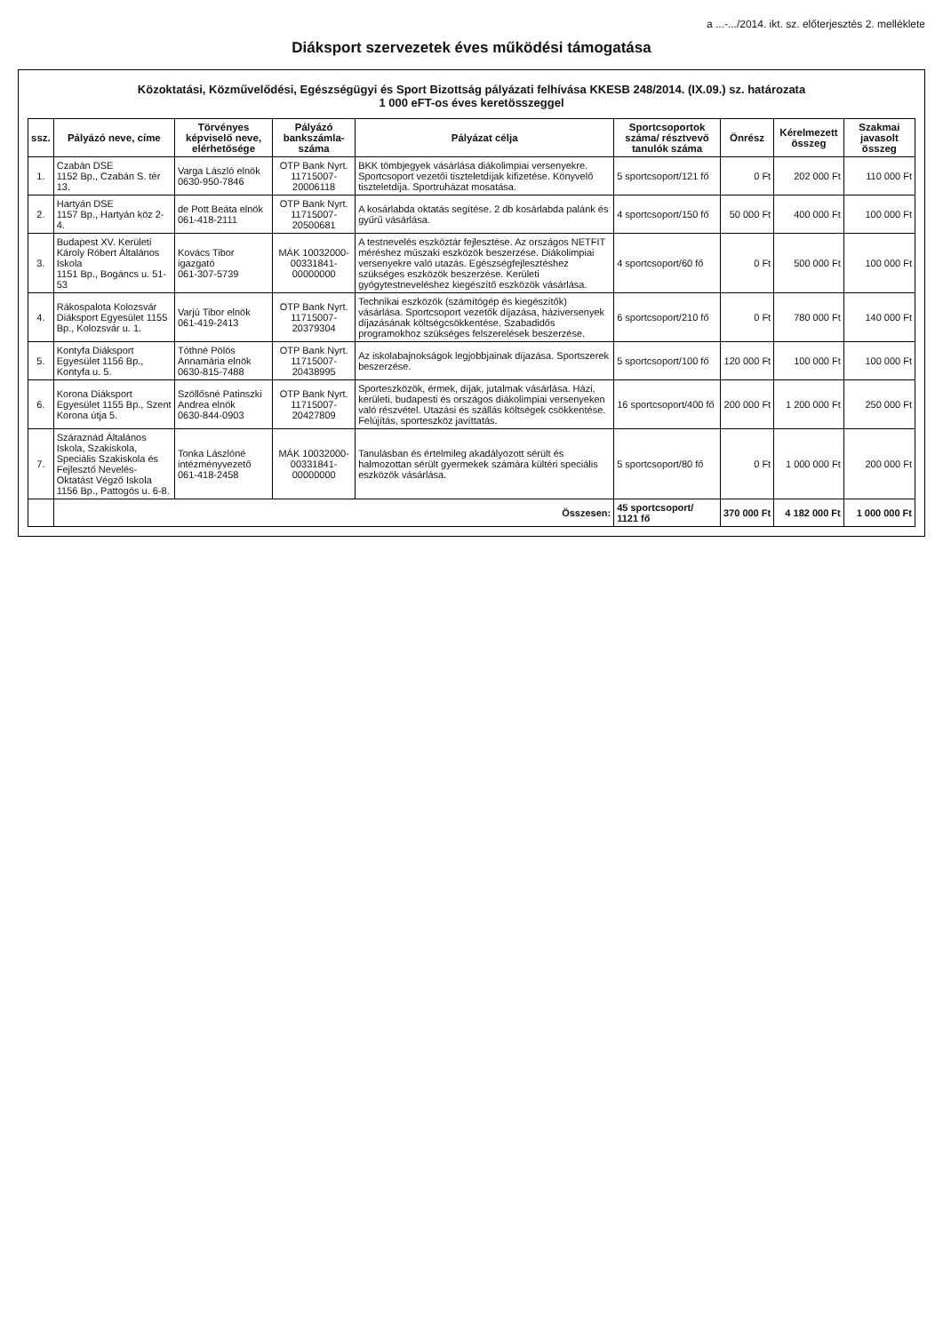a ...-.../2014. ikt. sz. előterjesztés 2. melléklete
Diáksport szervezetek éves működési támogatása
Közoktatási, Közművelődési, Egészségügyi és Sport Bizottság pályázati felhívása KKESB 248/2014. (IX.09.) sz. határozata
1 000 eFT-os éves keretösszeggel
| ssz. | Pályázó neve, címe | Törvényes képviselő neve, elérhetősége | Pályázó bankszámla-száma | Pályázat célja | Sportcsoportok száma/ résztvevő tanulók száma | Önrész | Kérelmezett összeg | Szakmai javasolt összeg |
| --- | --- | --- | --- | --- | --- | --- | --- | --- |
| 1. | Czabán DSE 1152 Bp., Czabán S. tér 13. | Varga László elnök 0630-950-7846 | OTP Bank Nyrt. 11715007-20006118 | BKK tömbjegyek vásárlása diákolimpiai versenyekre. Sportcsoport vezetői tiszteletdíjak kifizetése. Könyvelő tiszteletdíja. Sportruházat mosatása. | 5 sportcsoport/121 fő | 0 Ft | 202 000 Ft | 110 000 Ft |
| 2. | Hartyán DSE 1157 Bp., Hartyán köz 2-4. | de Pott Beáta elnök 061-418-2111 | OTP Bank Nyrt. 11715007-20500681 | A kosárlabda oktatás segítése. 2 db kosárlabda palánk és gyűrű vásárlása. | 4 sportcsoport/150 fő | 50 000 Ft | 400 000 Ft | 100 000 Ft |
| 3. | Budapest XV. Kerületi Károly Róbert Általános Iskola 1151 Bp., Bogáncs u. 51-53 | Kovács Tibor igazgató 061-307-5739 | MÁK 10032000-00331841-00000000 | A testnevelés eszköztár fejlesztése. Az országos NETFIT méréshez műszaki eszközök beszerzése. Diákolimpiai versenyekre való utazás. Egészségfejlesztéshez szükséges eszközök beszerzése. Kerületi gyógytestneveléshez kiegészítő eszközök vásárlása. | 4 sportcsoport/60 fő | 0 Ft | 500 000 Ft | 100 000 Ft |
| 4. | Rákospalota Kolozsvár Diáksport Egyesület 1155 Bp., Kolozsvár u. 1. | Varjú Tibor elnök 061-419-2413 | OTP Bank Nyrt. 11715007-20379304 | Technikai eszközök (számítógép és kiegészítők) vásárlása. Sportcsoport vezetők díjazása, háziversenyek díjazásának költségcsökkentése. Szabadidős programokhoz szükséges felszerelések beszerzése. | 6 sportcsoport/210 fő | 0 Ft | 780 000 Ft | 140 000 Ft |
| 5. | Kontyfa Diáksport Egyesület 1156 Bp., Kontyfa u. 5. | Tóthné Pölös Annamária elnök 0630-815-7488 | OTP Bank Nyrt. 11715007-20438995 | Az iskolabajnokságok legjobbjainak díjazása. Sportszerek beszerzése. | 5 sportcsoport/100 fő | 120 000 Ft | 100 000 Ft | 100 000 Ft |
| 6. | Korona Diáksport Egyesület 1155 Bp., Szent Korona útja 5. | Szöllősné Patinszki Andrea elnök 0630-844-0903 | OTP Bank Nyrt. 11715007-20427809 | Sporteszközök, érmek, díjak, jutalmak vásárlása. Házi, kerületi, budapesti és országos diákolimpiai versenyeken való részvétel. Utazási és szállás költségek csökkentése. Felújítás, sporteszköz javíttatás. | 16 sportcsoport/400 fő | 200 000 Ft | 1 200 000 Ft | 250 000 Ft |
| 7. | Száraznád Általános Iskola, Szakiskola, Speciális Szakiskola és Fejlesztő Nevelés-Oktatást Végző Iskola 1156 Bp., Pattogós u. 6-8. | Tonka Lászlóné intézményvezető 061-418-2458 | MÁK 10032000-00331841-00000000 | Tanulásban és értelmileg akadályozott sérült és halmozottan sérült gyermekek számára kültéri speciális eszközök vásárlása. | 5 sportcsoport/80 fő | 0 Ft | 1 000 000 Ft | 200 000 Ft |
| | Összesen: | | | | 45 sportcsoport/ 1121 fő | 370 000 Ft | 4 182 000 Ft | 1 000 000 Ft |